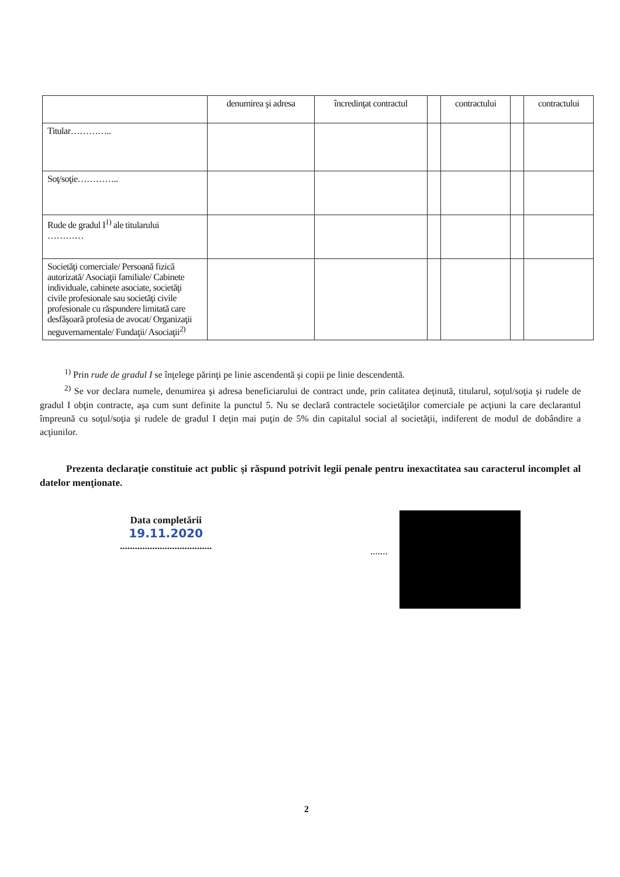| | denumirea şi adresa | încredinţat contractul | | contractului | | contractului |
| Titular………….. | | | | | | |
| Soţ/soţie………….. | | | | | | |
| Rude de gradul I<sup>1)</sup> ale titularului ………… | | | | | | |
| Societăţi comerciale/ Persoană fizică autorizată/ Asociaţii familiale/ Cabinete individuale, cabinete asociate, societăţi civile profesionale sau societăţi civile profesionale cu răspundere limitată care desfăşoară profesia de avocat/ Organizaţii neguvernamentale/ Fundaţii/ Asociaţii<sup>2)</sup> | | | | | | |
<sup>1)</sup> Prin rude de gradul I se înţelege părinţi pe linie ascendentă şi copii pe linie descendentă.
<sup>2)</sup> Se vor declara numele, denumirea şi adresa beneficiarului de contract unde, prin calitatea deţinută, titularul, soţul/soţia şi rudele de gradul I obţin contracte, aşa cum sunt definite la punctul 5. Nu se declară contractele societăţilor comerciale pe acţiuni la care declarantul împreună cu soţul/soţia şi rudele de gradul I deţin mai puţin de 5% din capitalul social al societăţii, indiferent de modul de dobândire a acţiunilor.
Prezenta declaraţie constituie act public şi răspund potrivit legii penale pentru inexactitatea sau caracterul incomplet al datelor menţionate.
Data completării
19.11.2020
.....................................
.......
2